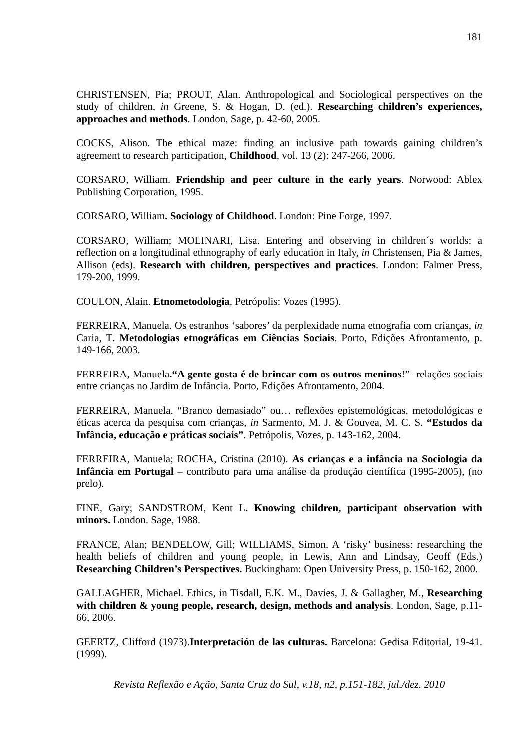181
CHRISTENSEN, Pia; PROUT, Alan. Anthropological and Sociological perspectives on the study of children, in Greene, S. & Hogan, D. (ed.). Researching children’s experiences, approaches and methods. London, Sage, p. 42-60, 2005.
COCKS, Alison. The ethical maze: finding an inclusive path towards gaining children’s agreement to research participation, Childhood, vol. 13 (2): 247-266, 2006.
CORSARO, William. Friendship and peer culture in the early years. Norwood: Ablex Publishing Corporation, 1995.
CORSARO, William. Sociology of Childhood. London: Pine Forge, 1997.
CORSARO, William; MOLINARI, Lisa. Entering and observing in children´s worlds: a reflection on a longitudinal ethnography of early education in Italy, in Christensen, Pia & James, Allison (eds). Research with children, perspectives and practices. London: Falmer Press, 179-200, 1999.
COULON, Alain. Etnometodologia, Petrópolis: Vozes (1995).
FERREIRA, Manuela. Os estranhos ‘sabores’ da perplexidade numa etnografia com crianças, in Caria, T. Metodologias etnográficas em Ciências Sociais. Porto, Edições Afrontamento, p. 149-166, 2003.
FERREIRA, Manuela.“A gente gosta é de brincar com os outros meninos!”- relações sociais entre crianças no Jardim de Infância. Porto, Edições Afrontamento, 2004.
FERREIRA, Manuela. “Branco demasiado” ou… reflexões epistemológicas, metodológicas e éticas acerca da pesquisa com crianças, in Sarmento, M. J. & Gouvea, M. C. S. “Estudos da Infância, educação e práticas sociais”. Petrópolis, Vozes, p. 143-162, 2004.
FERREIRA, Manuela; ROCHA, Cristina (2010). As crianças e a infância na Sociologia da Infância em Portugal – contributo para uma análise da produção científica (1995-2005), (no prelo).
FINE, Gary; SANDSTROM, Kent L. Knowing children, participant observation with minors. London. Sage, 1988.
FRANCE, Alan; BENDELOW, Gill; WILLIAMS, Simon. A ‘risky’ business: researching the health beliefs of children and young people, in Lewis, Ann and Lindsay, Geoff (Eds.) Researching Children’s Perspectives. Buckingham: Open University Press, p. 150-162, 2000.
GALLAGHER, Michael. Ethics, in Tisdall, E.K. M., Davies, J. & Gallagher, M., Researching with children & young people, research, design, methods and analysis. London, Sage, p.11-66, 2006.
GEERTZ, Clifford (1973).Interpretación de las culturas. Barcelona: Gedisa Editorial, 19-41. (1999).
Revista Reflexão e Ação, Santa Cruz do Sul, v.18, n2, p.151-182, jul./dez. 2010